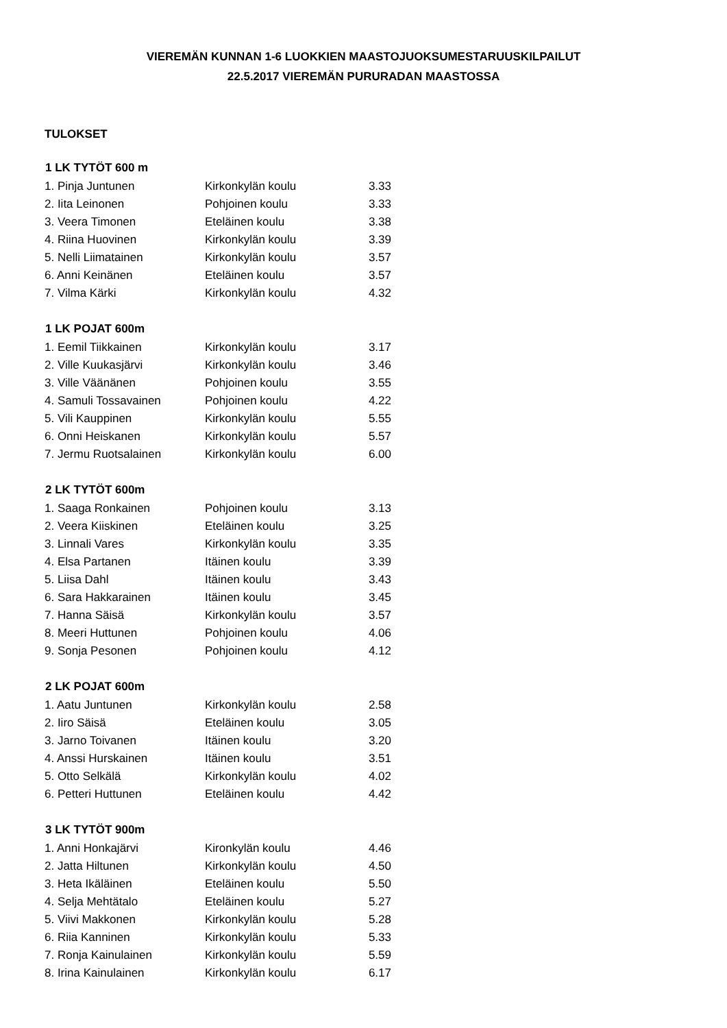VIEREMÄN KUNNAN 1-6 LUOKKIEN MAASTOJUOKSUMESTARUUSKILPAILUT
22.5.2017 VIEREMÄN PURURADAN MAASTOSSA
TULOKSET
| 1 LK TYTÖT 600 m | | |
| --- | --- | --- |
| 1. Pinja Juntunen | Kirkonkylän koulu | 3.33 |
| 2. Iita Leinonen | Pohjoinen koulu | 3.33 |
| 3. Veera Timonen | Eteläinen koulu | 3.38 |
| 4. Riina Huovinen | Kirkonkylän koulu | 3.39 |
| 5. Nelli Liimatainen | Kirkonkylän koulu | 3.57 |
| 6. Anni Keinänen | Eteläinen koulu | 3.57 |
| 7. Vilma Kärki | Kirkonkylän koulu | 4.32 |
| 1 LK POJAT 600m | | |
| 1. Eemil Tiikkainen | Kirkonkylän koulu | 3.17 |
| 2. Ville Kuukasjärvi | Kirkonkylän koulu | 3.46 |
| 3. Ville Väänänen | Pohjoinen koulu | 3.55 |
| 4. Samuli Tossavainen | Pohjoinen koulu | 4.22 |
| 5. Vili Kauppinen | Kirkonkylän koulu | 5.55 |
| 6. Onni Heiskanen | Kirkonkylän koulu | 5.57 |
| 7. Jermu Ruotsalainen | Kirkonkylän koulu | 6.00 |
| 2 LK TYTÖT 600m | | |
| 1. Saaga Ronkainen | Pohjoinen koulu | 3.13 |
| 2. Veera Kiiskinen | Eteläinen koulu | 3.25 |
| 3. Linnali Vares | Kirkonkylän koulu | 3.35 |
| 4. Elsa Partanen | Itäinen koulu | 3.39 |
| 5. Liisa Dahl | Itäinen koulu | 3.43 |
| 6. Sara Hakkarainen | Itäinen koulu | 3.45 |
| 7. Hanna Säisä | Kirkonkylän koulu | 3.57 |
| 8. Meeri Huttunen | Pohjoinen koulu | 4.06 |
| 9. Sonja Pesonen | Pohjoinen koulu | 4.12 |
| 2 LK POJAT 600m | | |
| 1. Aatu Juntunen | Kirkonkylän koulu | 2.58 |
| 2. Iiro Säisä | Eteläinen koulu | 3.05 |
| 3. Jarno Toivanen | Itäinen koulu | 3.20 |
| 4. Anssi Hurskainen | Itäinen koulu | 3.51 |
| 5. Otto Selkälä | Kirkonkylän koulu | 4.02 |
| 6. Petteri Huttunen | Eteläinen koulu | 4.42 |
| 3 LK TYTÖT 900m | | |
| 1. Anni Honkajärvi | Kironkylän koulu | 4.46 |
| 2. Jatta Hiltunen | Kirkonkylän koulu | 4.50 |
| 3. Heta Ikäläinen | Eteläinen koulu | 5.50 |
| 4. Selja Mehtätalo | Eteläinen koulu | 5.27 |
| 5. Viivi Makkonen | Kirkonkylän koulu | 5.28 |
| 6. Riia Kanninen | Kirkonkylän koulu | 5.33 |
| 7. Ronja Kainulainen | Kirkonkylän koulu | 5.59 |
| 8. Irina Kainulainen | Kirkonkylän koulu | 6.17 |